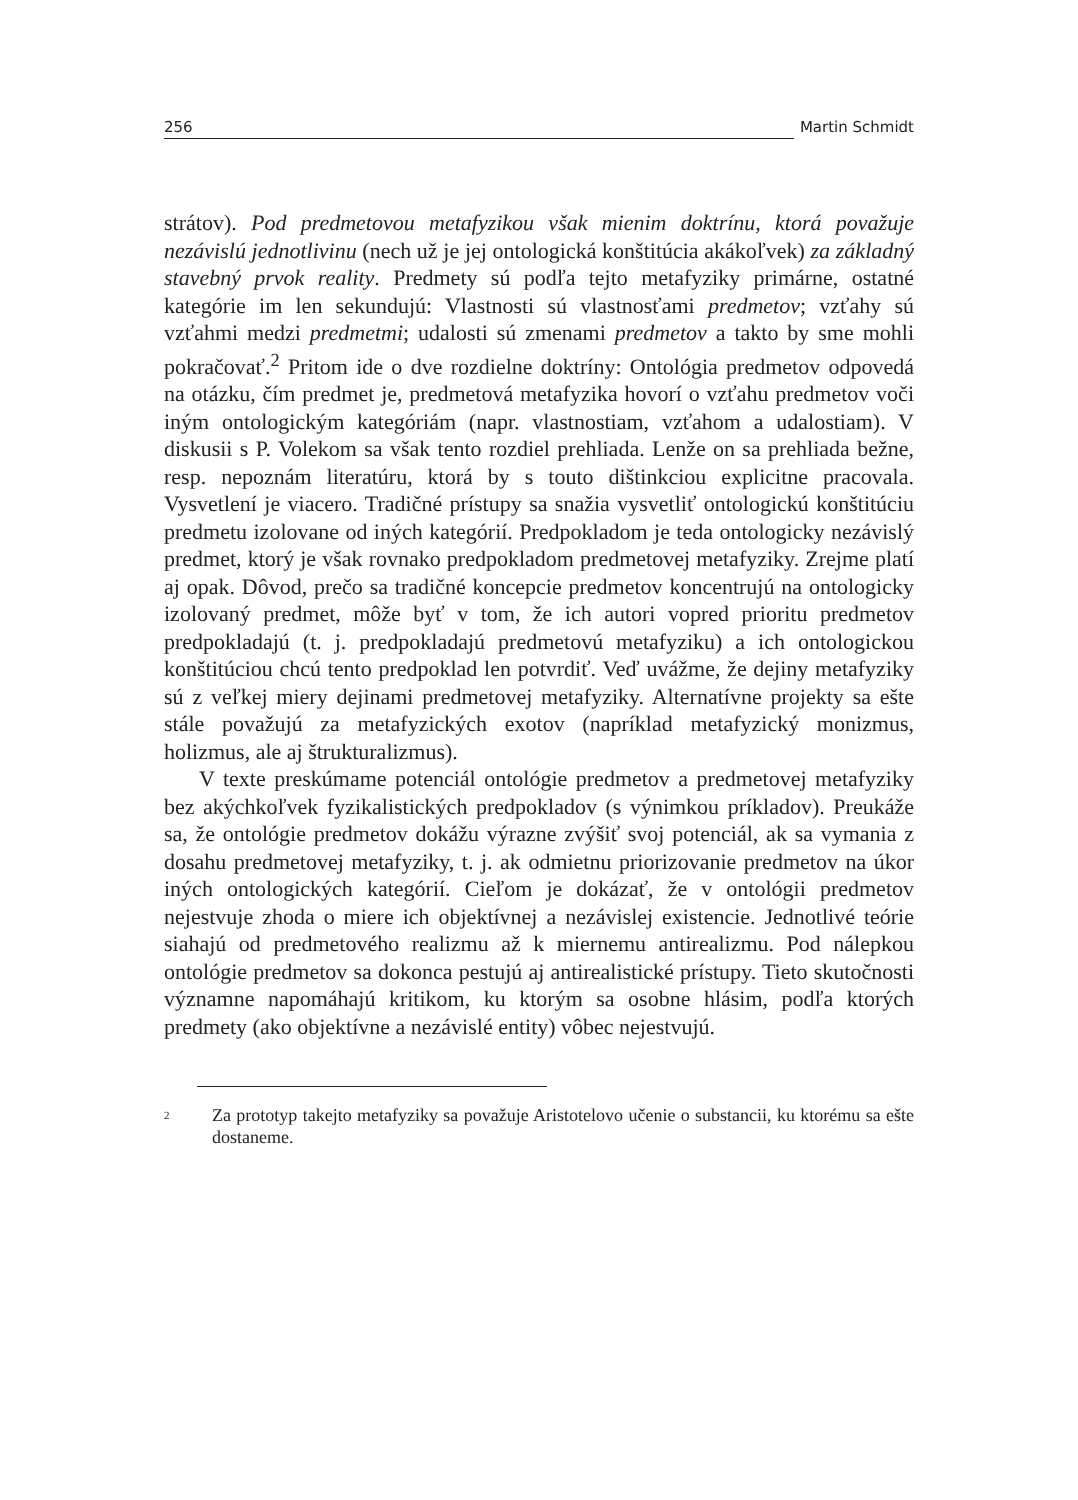256 Martin Schmidt
strátov). Pod predmetovou metafyzikou však mienim doktrínu, ktorá považuje nezávislú jednotlivinu (nech už je jej ontologická konštitúcia akákoľvek) za základný stavebný prvok reality. Predmety sú podľa tejto metafyziky primárne, ostatné kategórie im len sekundujú: Vlastnosti sú vlastnosťami predmetov; vzťahy sú vzťahmi medzi predmetmi; udalosti sú zmenami predmetov a takto by sme mohli pokračovať.<sup>2</sup> Pritom ide o dve rozdielne doktríny: Ontológia predmetov odpovedá na otázku, čím predmet je, predmetová metafyzika hovorí o vzťahu predmetov voči iným ontologickým kategóriám (napr. vlastnostiam, vzťahom a udalostiam). V diskusii s P. Volekom sa však tento rozdiel prehliada. Lenže on sa prehliada bežne, resp. nepoznám literatúru, ktorá by s touto dištinkciou explicitne pracovala. Vysvetlení je viacero. Tradičné prístupy sa snažia vysvetliť ontologickú konštitúciu predmetu izolovane od iných kategórií. Predpokladom je teda ontologicky nezávislý predmet, ktorý je však rovnako predpokladom predmetovej metafyziky. Zrejme platí aj opak. Dôvod, prečo sa tradičné koncepcie predmetov koncentrujú na ontologicky izolovaný predmet, môže byť v tom, že ich autori vopred prioritu predmetov predpokladajú (t. j. predpokladajú predmetovú metafyziku) a ich ontologickou konštitúciou chcú tento predpoklad len potvrdiť. Veď uvážme, že dejiny metafyziky sú z veľkej miery dejinami predmetovej metafyziky. Alternatívne projekty sa ešte stále považujú za metafyzických exotov (napríklad metafyzický monizmus, holizmus, ale aj štrukturalizmus).
V texte preskúmame potenciál ontológie predmetov a predmetovej metafyziky bez akýchkoľvek fyzikalistických predpokladov (s výnimkou príkladov). Preukáže sa, že ontológie predmetov dokážu výrazne zvýšiť svoj potenciál, ak sa vymania z dosahu predmetovej metafyziky, t. j. ak odmietnu priorizovanie predmetov na úkor iných ontologických kategórií. Cieľom je dokázať, že v ontológii predmetov nejestvuje zhoda o miere ich objektívnej a nezávislej existencie. Jednotlivé teórie siahajú od predmetového realizmu až k miernemu antirealizmu. Pod nálepkou ontológie predmetov sa dokonca pestujú aj antirealistické prístupy. Tieto skutočnosti významne napomáhajú kritikom, ku ktorým sa osobne hlásim, podľa ktorých predmety (ako objektívne a nezávislé entity) vôbec nejestvujú.
<sup>2</sup> Za prototyp takejto metafyziky sa považuje Aristotelovo učenie o substancii, ku ktorému sa ešte dostaneme.